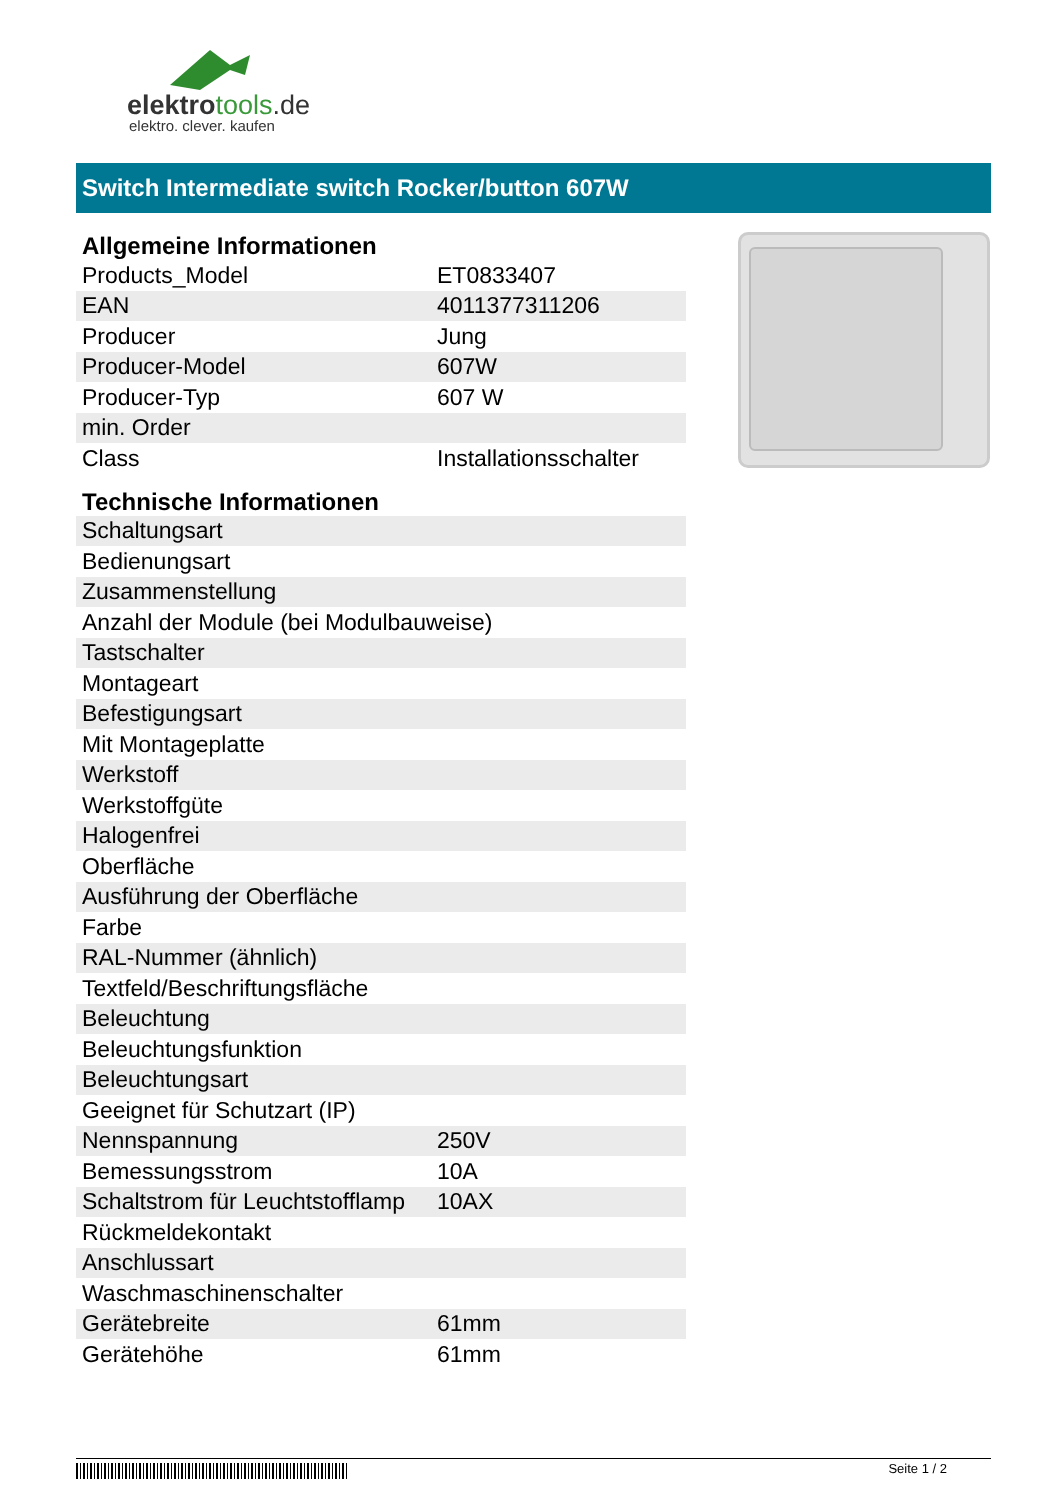elektrotools.de
elektro. clever. kaufen
Switch Intermediate switch Rocker/button 607W
Allgemeine Informationen
| Products_Model | ET0833407 |
| EAN | 4011377311206 |
| Producer | Jung |
| Producer-Model | 607W |
| Producer-Typ | 607 W |
| min. Order | |
| Class | Installationsschalter |
Technische Informationen
| Schaltungsart | |
| Bedienungsart | |
| Zusammenstellung | |
| Anzahl der Module (bei Modulbauweise) | |
| Tastschalter | |
| Montageart | |
| Befestigungsart | |
| Mit Montageplatte | |
| Werkstoff | |
| Werkstoffgüte | |
| Halogenfrei | |
| Oberfläche | |
| Ausführung der Oberfläche | |
| Farbe | |
| RAL-Nummer (ähnlich) | |
| Textfeld/Beschriftungsfläche | |
| Beleuchtung | |
| Beleuchtungsfunktion | |
| Beleuchtungsart | |
| Geeignet für Schutzart (IP) | |
| Nennspannung | 250V |
| Bemessungsstrom | 10A |
| Schaltstrom für Leuchtstofflamp | 10AX |
| Rückmeldekontakt | |
| Anschlussart | |
| Waschmaschinenschalter | |
| Gerätebreite | 61mm |
| Gerätehöhe | 61mm |
Seite 1 / 2